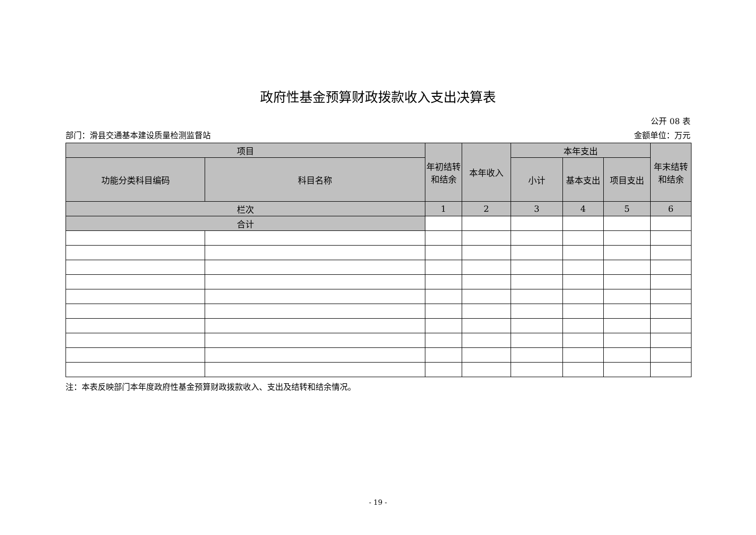政府性基金预算财政拨款收入支出决算表
公开 08 表
部门：滑县交通基本建设质量检测监督站 金额单位：万元
| 项目 | | 年初结转和结余 | 本年收入 | 本年支出 | | | 年末结转和结余 |
| --- | --- | --- | --- | --- | --- | --- | --- |
| 功能分类科目编码 | 科目名称 | | | 小计 | 基本支出 | 项目支出 | |
| 栏次 | | 1 | 2 | 3 | 4 | 5 | 6 |
| 合计 | | | | | | | |
注：本表反映部门本年度政府性基金预算财政拨款收入、支出及结转和结余情况。
- 19 -